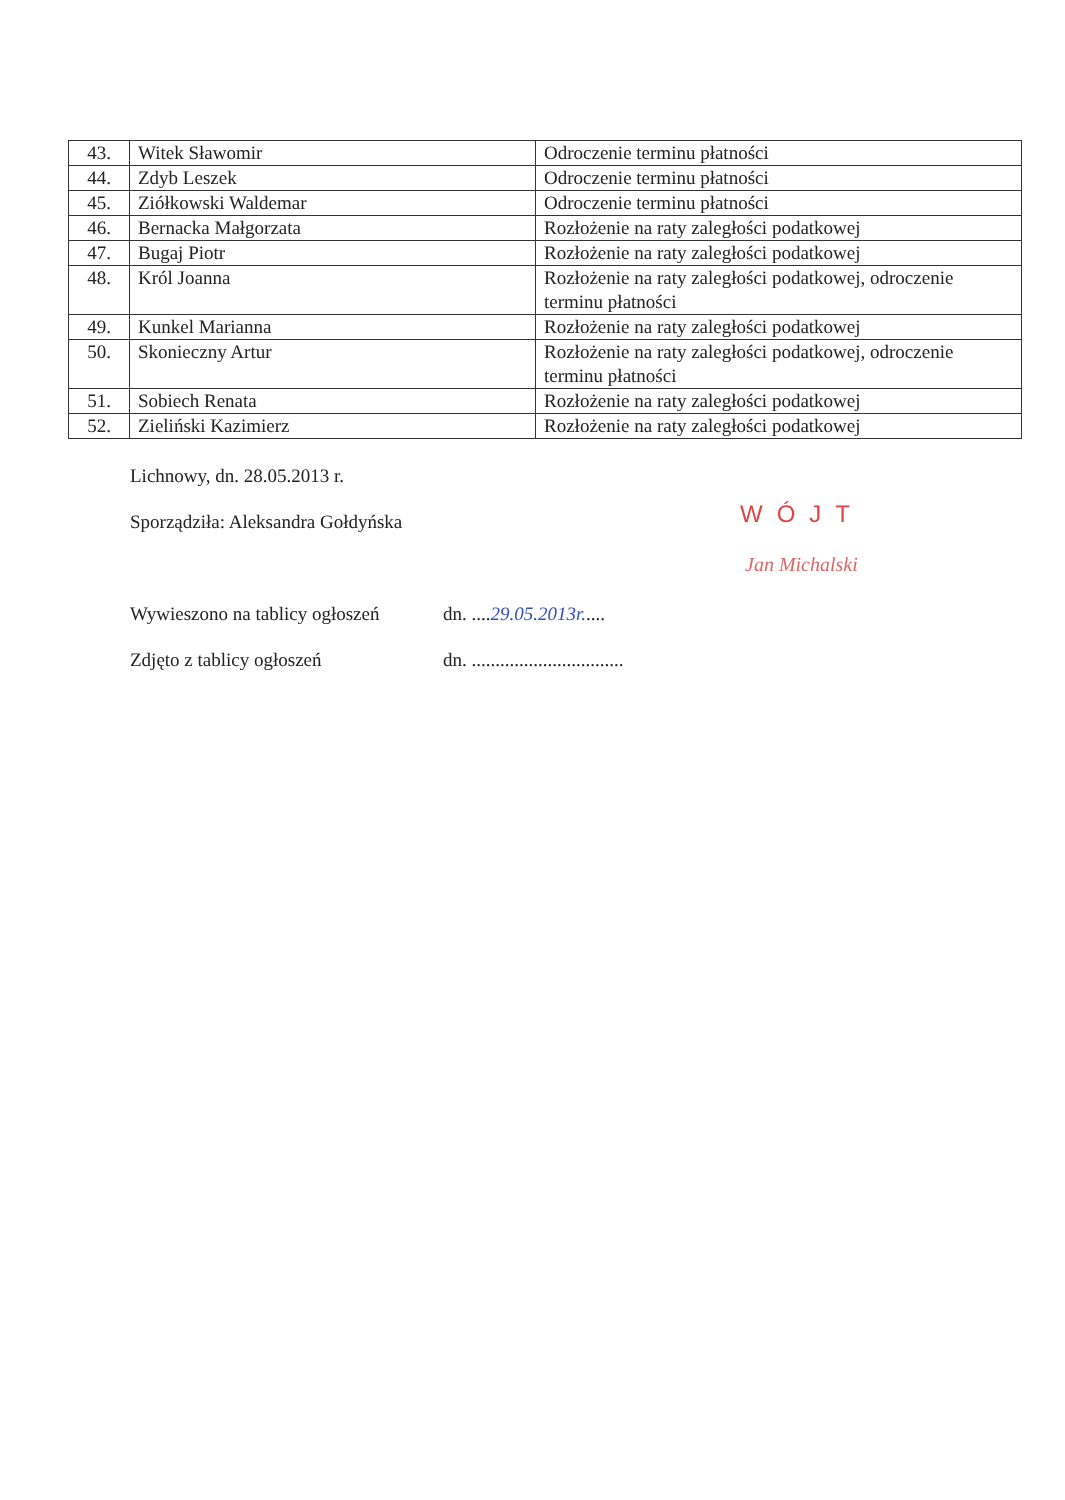| 43. | Witek Sławomir | Odroczenie terminu płatności |
| 44. | Zdyb Leszek | Odroczenie terminu płatności |
| 45. | Ziółkowski Waldemar | Odroczenie terminu płatności |
| 46. | Bernacka Małgorzata | Rozłożenie na raty zaległości podatkowej |
| 47. | Bugaj Piotr | Rozłożenie na raty zaległości podatkowej |
| 48. | Król Joanna | Rozłożenie na raty zaległości podatkowej, odroczenie terminu płatności |
| 49. | Kunkel Marianna | Rozłożenie na raty zaległości podatkowej |
| 50. | Skonieczny Artur | Rozłożenie na raty zaległości podatkowej, odroczenie terminu płatności |
| 51. | Sobiech Renata | Rozłożenie na raty zaległości podatkowej |
| 52. | Zieliński Kazimierz | Rozłożenie na raty zaległości podatkowej |
Lichnowy, dn. 28.05.2013 r.
Sporządziła: Aleksandra Gołdyńska
Wywieszono na tablicy ogłoszeń dn. ....29.05.2013r.....
Zdjęto z tablicy ogłoszeń dn. ................................
WÓJT
Jan Michalski